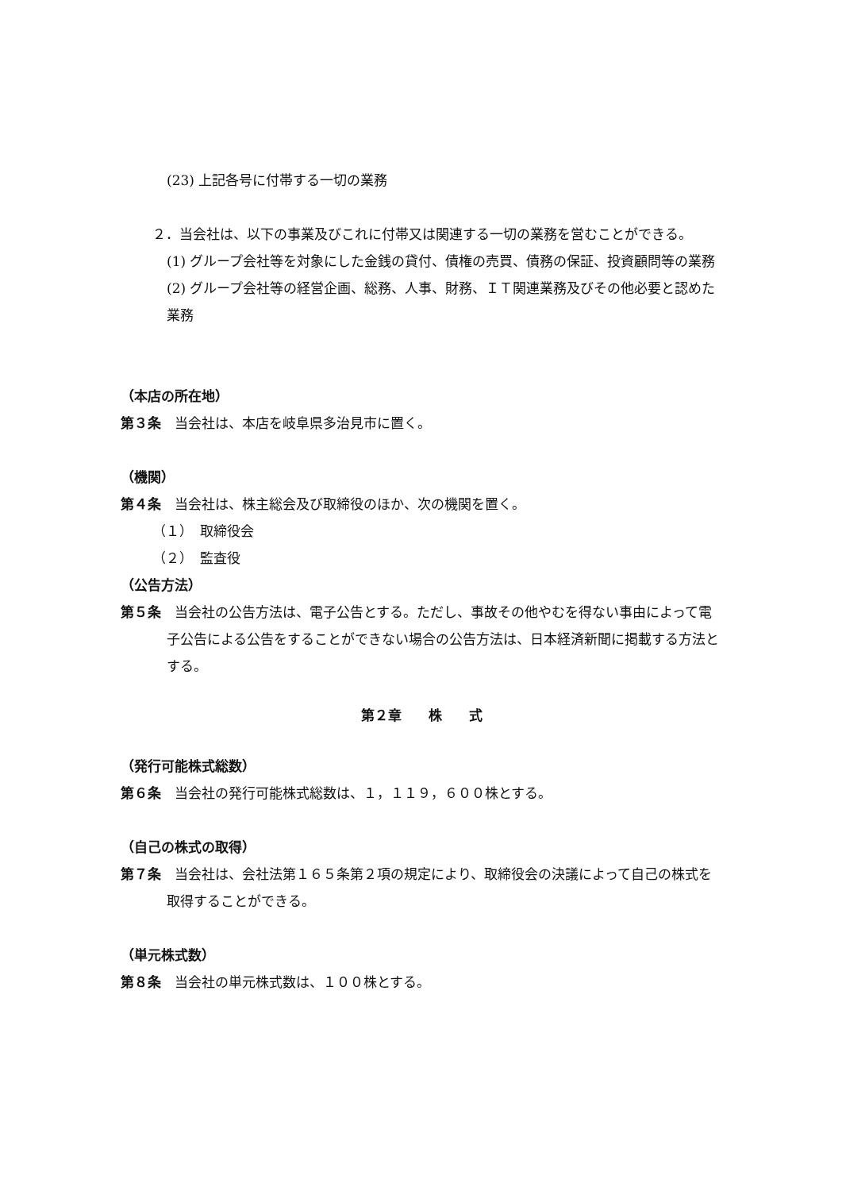(23) 上記各号に付帯する一切の業務
２．当会社は、以下の事業及びこれに付帯又は関連する一切の業務を営むことができる。
(1) グループ会社等を対象にした金銭の貸付、債権の売買、債務の保証、投資顧問等の業務
(2) グループ会社等の経営企画、総務、人事、財務、ＩＴ関連業務及びその他必要と認めた業務
（本店の所在地）
第３条　当会社は、本店を岐阜県多治見市に置く。
（機関）
第４条　当会社は、株主総会及び取締役のほか、次の機関を置く。
（１）　取締役会
（２）　監査役
（公告方法）
第５条　当会社の公告方法は、電子公告とする。ただし、事故その他やむを得ない事由によって電子公告による公告をすることができない場合の公告方法は、日本経済新聞に掲載する方法とする。
第２章　　株　　式
（発行可能株式総数）
第６条　当会社の発行可能株式総数は、１，１１９，６００株とする。
（自己の株式の取得）
第７条　当会社は、会社法第１６５条第２項の規定により、取締役会の決議によって自己の株式を取得することができる。
（単元株式数）
第８条　当会社の単元株式数は、１００株とする。